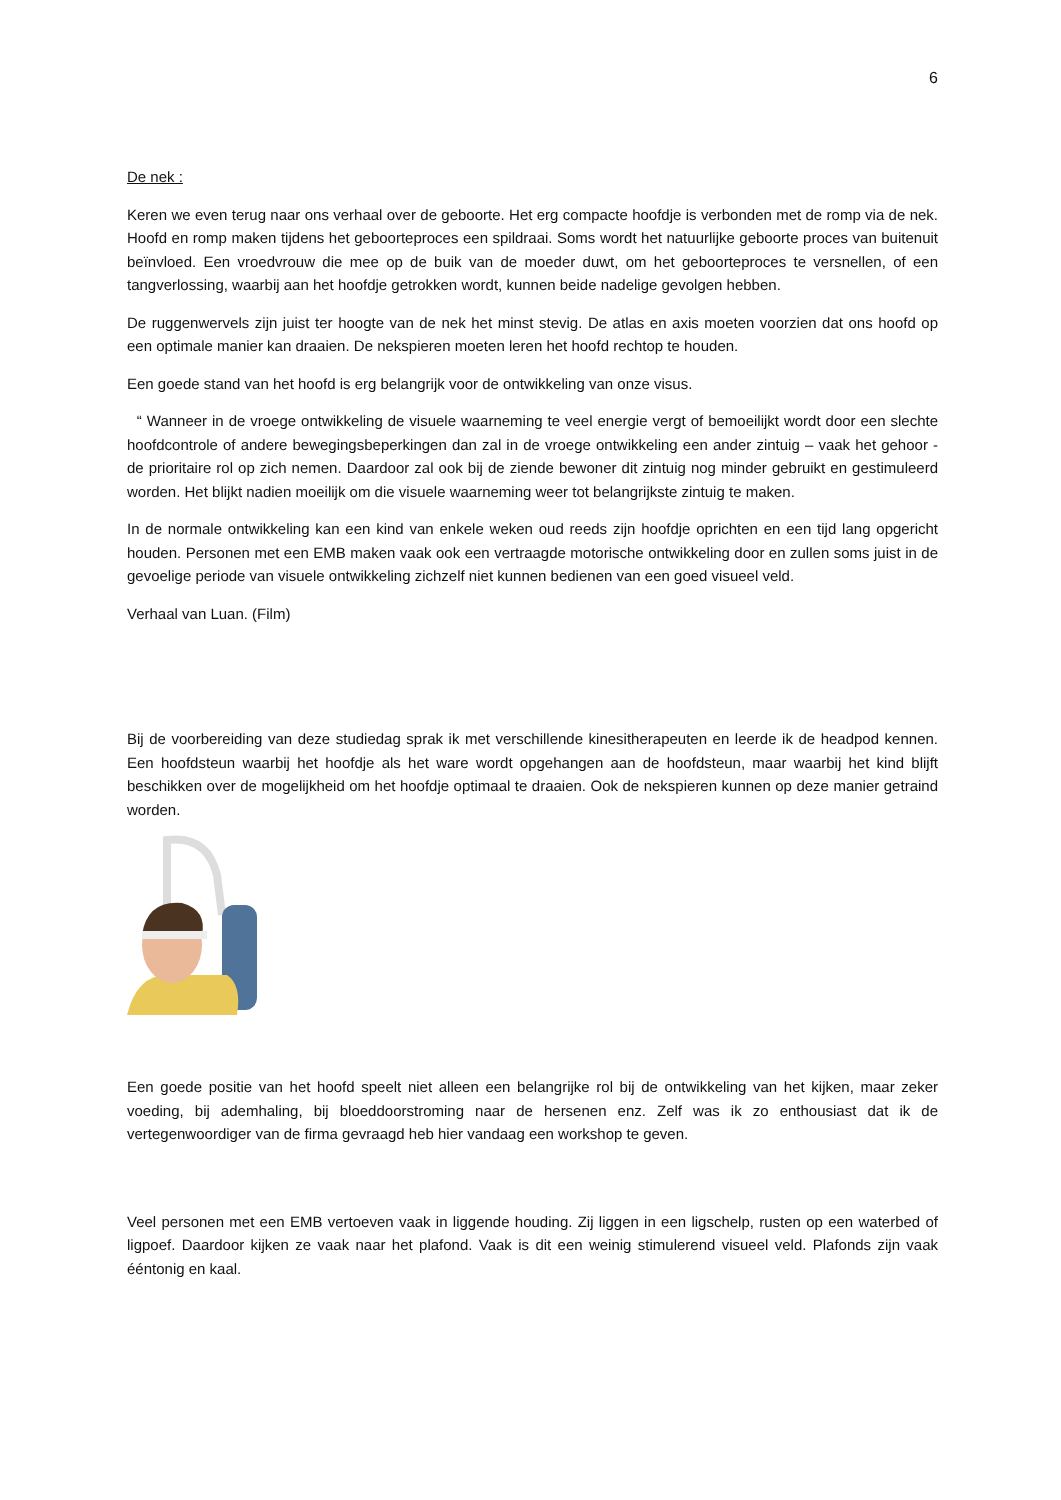6
De nek :
Keren we even terug naar ons verhaal over de geboorte. Het erg compacte hoofdje is verbonden met de romp via de nek. Hoofd en romp maken tijdens het geboorteproces een spildraai. Soms wordt het natuurlijke geboorte proces van buitenuit beïnvloed. Een vroedvrouw die mee op de buik van de moeder duwt, om het geboorteproces te versnellen, of een tangverlossing, waarbij aan het hoofdje getrokken wordt, kunnen beide nadelige gevolgen hebben.
De ruggenwervels zijn juist ter hoogte van de nek het minst stevig. De atlas en axis moeten voorzien dat ons hoofd op een optimale manier kan draaien. De nekspieren moeten leren het hoofd rechtop te houden.
Een goede stand van het hoofd is erg belangrijk voor de ontwikkeling van onze visus.
“ Wanneer in de vroege ontwikkeling de visuele waarneming te veel energie vergt of bemoeilijkt wordt door een slechte hoofdcontrole of andere bewegingsbeperkingen dan zal in de vroege ontwikkeling een ander zintuig – vaak het gehoor - de prioritaire rol op zich nemen. Daardoor zal ook bij de ziende bewoner dit zintuig nog minder gebruikt en gestimuleerd worden. Het blijkt nadien moeilijk om die visuele waarneming weer tot belangrijkste zintuig te maken.
In de normale ontwikkeling kan een kind van enkele weken oud reeds zijn hoofdje oprichten en een tijd lang opgericht houden. Personen met een EMB maken vaak ook een vertraagde motorische ontwikkeling door en zullen soms juist in de gevoelige periode van visuele ontwikkeling zichzelf niet kunnen bedienen van een goed visueel veld.
Verhaal van Luan. (Film)
Bij de voorbereiding van deze studiedag sprak ik met verschillende kinesitherapeuten en leerde ik de headpod kennen. Een hoofdsteun waarbij het hoofdje als het ware wordt opgehangen aan de hoofdsteun, maar waarbij het kind blijft beschikken over de mogelijkheid om het hoofdje optimaal te draaien. Ook de nekspieren kunnen op deze manier getraind worden.
Een goede positie van het hoofd speelt niet alleen een belangrijke rol bij de ontwikkeling van het kijken, maar zeker voeding, bij ademhaling, bij bloeddoorstroming naar de hersenen enz. Zelf was ik zo enthousiast dat ik de vertegenwoordiger van de firma gevraagd heb hier vandaag een workshop te geven.
Veel personen met een EMB vertoeven vaak in liggende houding. Zij liggen in een ligschelp, rusten op een waterbed of ligpoef. Daardoor kijken ze vaak naar het plafond. Vaak is dit een weinig stimulerend visueel veld. Plafonds zijn vaak ééntonig en kaal.